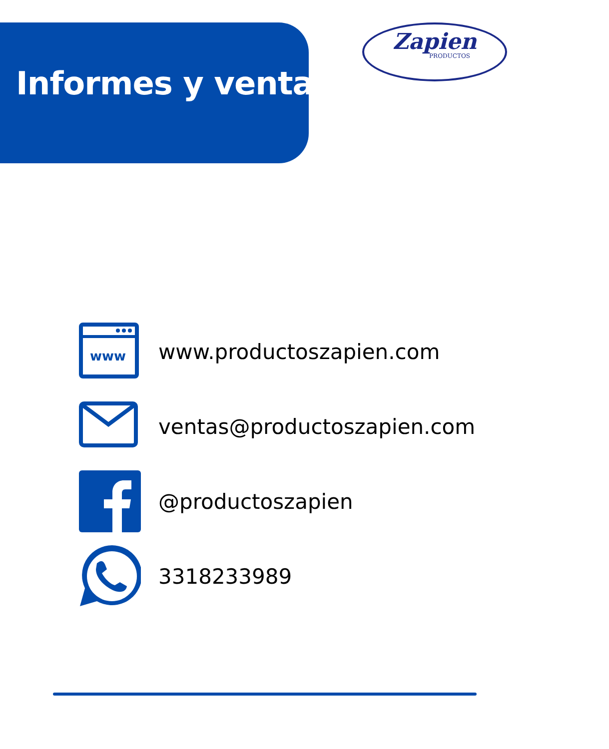Informes y ventas
Zapien
PRODUCTOS
www
www.productoszapien.com
ventas@productoszapien.com
@productoszapien
3318233989